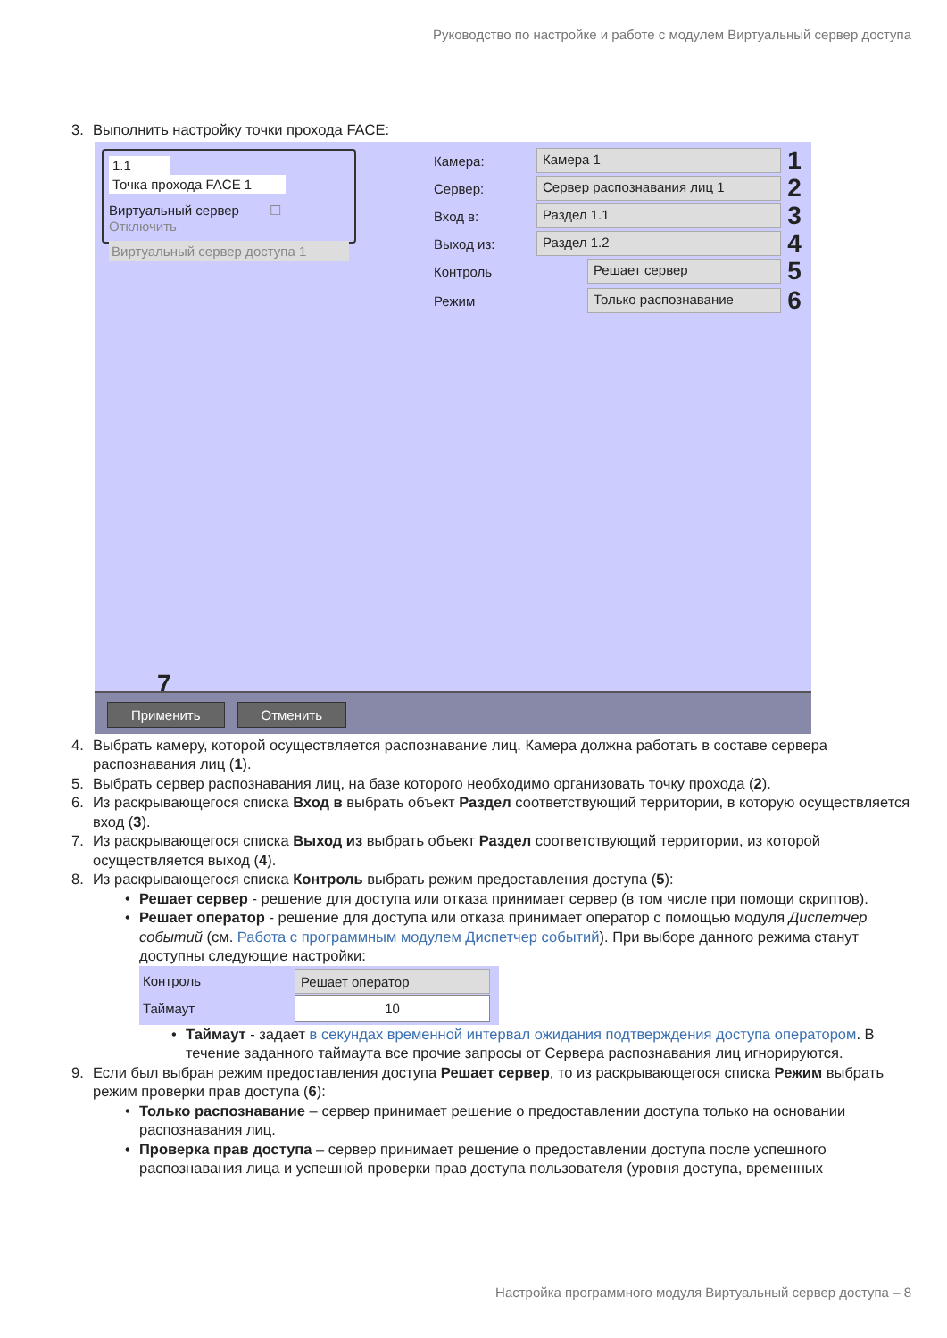Руководство по настройке и работе с модулем Виртуальный сервер доступа
3. Выполнить настройку точки прохода FACE:
1.1 Точка прохода FACE 1
Виртуальный сервер ☐ Отключить
Виртуальный сервер доступа 1
Камера: Камера 1 1
Сервер: Сервер распознавания лиц 1 2
Вход в: Раздел 1.1 3
Выход из: Раздел 1.2 4
Контроль Решает сервер 5
Режим Только распознавание 6
7
Применить Отменить
4. Выбрать камеру, которой осуществляется распознавание лиц. Камера должна работать в составе сервера распознавания лиц (1).
5. Выбрать сервер распознавания лиц, на базе которого необходимо организовать точку прохода (2).
6. Из раскрывающегося списка Вход в выбрать объект Раздел соответствующий территории, в которую осуществляется вход (3).
7. Из раскрывающегося списка Выход из выбрать объект Раздел соответствующий территории, из которой осуществляется выход (4).
8. Из раскрывающегося списка Контроль выбрать режим предоставления доступа (5):
• Решает сервер - решение для доступа или отказа принимает сервер (в том числе при помощи скриптов).
• Решает оператор - решение для доступа или отказа принимает оператор с помощью модуля Диспетчер событий (см. Работа с программным модулем Диспетчер событий). При выборе данного режима станут доступны следующие настройки:
Контроль Решает оператор
Таймаут 10
• Таймаут - задает в секундах временной интервал ожидания подтверждения доступа оператором. В течение заданного таймаута все прочие запросы от Сервера распознавания лиц игнорируются.
9. Если был выбран режим предоставления доступа Решает сервер, то из раскрывающегося списка Режим выбрать режим проверки прав доступа (6):
• Только распознавание – сервер принимает решение о предоставлении доступа только на основании распознавания лиц.
• Проверка прав доступа – сервер принимает решение о предоставлении доступа после успешного распознавания лица и успешной проверки прав доступа пользователя (уровня доступа, временных
Настройка программного модуля Виртуальный сервер доступа – 8